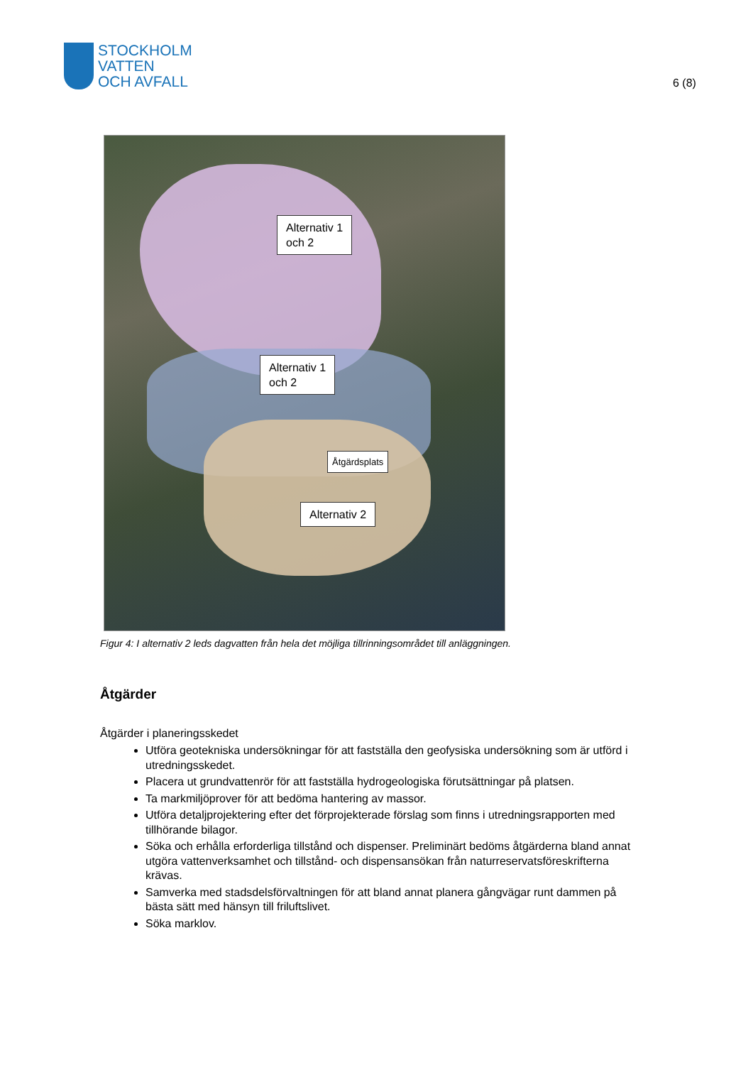STOCKHOLM
VATTEN
OCH AVFALL
6 (8)
Alternativ 1
och 2
Alternativ 1
och 2
Åtgärdsplats
Alternativ 2
Figur 4: I alternativ 2 leds dagvatten från hela det möjliga tillrinningsområdet till anläggningen.
Åtgärder
Åtgärder i planeringsskedet
Utföra geotekniska undersökningar för att fastställa den geofysiska undersökning som är utförd i utredningsskedet.
Placera ut grundvattenrör för att fastställa hydrogeologiska förutsättningar på platsen.
Ta markmiljöprover för att bedöma hantering av massor.
Utföra detaljprojektering efter det förprojekterade förslag som finns i utredningsrapporten med tillhörande bilagor.
Söka och erhålla erforderliga tillstånd och dispenser. Preliminärt bedöms åtgärderna bland annat utgöra vattenverksamhet och tillstånd- och dispensansökan från naturreservatsföreskrifterna krävas.
Samverka med stadsdelsförvaltningen för att bland annat planera gångvägar runt dammen på bästa sätt med hänsyn till friluftslivet.
Söka marklov.